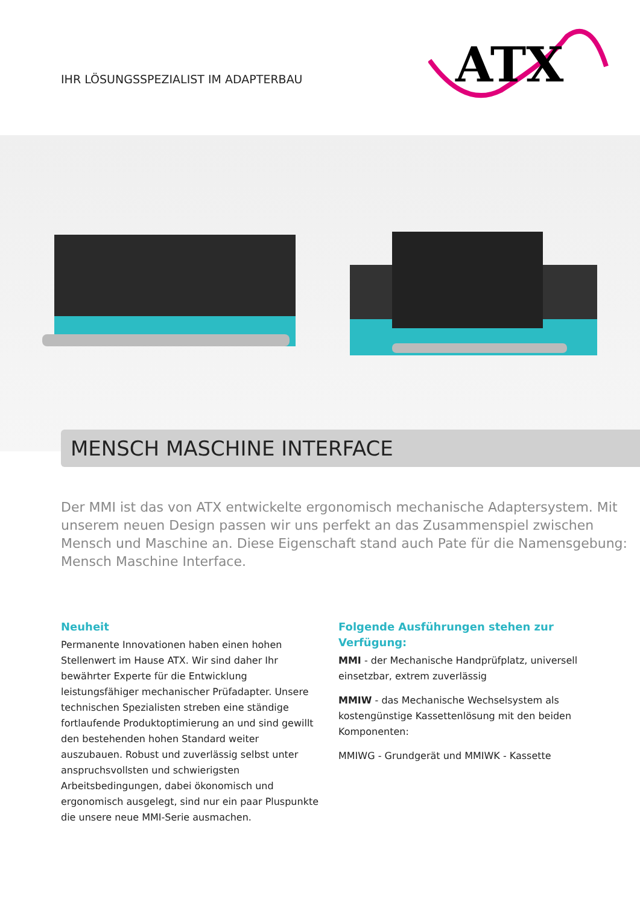IHR LÖSUNGSSPEZIALIST IM ADAPTERBAU
ATX
MENSCH MASCHINE INTERFACE
Der MMI ist das von ATX entwickelte ergonomisch mechanische Adaptersystem. Mit unserem neuen Design passen wir uns perfekt an das Zusammenspiel zwischen Mensch und Maschine an. Diese Eigenschaft stand auch Pate für die Namensgebung:
Mensch Maschine Interface.
Neuheit
Permanente Innovationen haben einen hohen Stellenwert im Hause ATX. Wir sind daher Ihr bewährter Experte für die Entwicklung leistungsfähiger mechanischer Prüfadapter. Unsere technischen Spezialisten streben eine ständige fortlaufende Produktoptimierung an und sind gewillt den bestehenden hohen Standard weiter auszubauen. Robust und zuverlässig selbst unter anspruchsvollsten und schwierigsten Arbeitsbedingungen, dabei ökonomisch und ergonomisch ausgelegt, sind nur ein paar Pluspunkte die unsere neue MMI-Serie ausmachen.
Folgende Ausführungen stehen zur Verfügung:
MMI - der Mechanische Handprüfplatz, universell einsetzbar, extrem zuverlässig
MMIW - das Mechanische Wechselsystem als kostengünstige Kassettenlösung mit den beiden Komponenten:
MMIWG - Grundgerät und MMIWK - Kassette